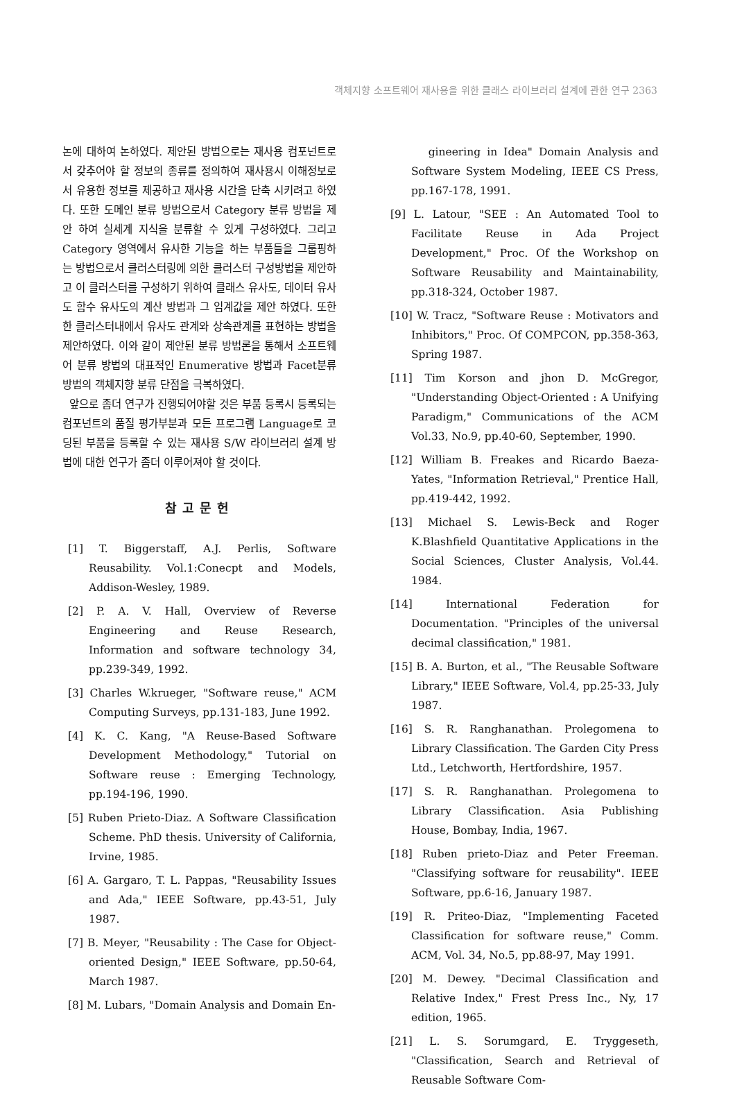객체지향 소프트웨어 재사용을 위한 클래스 라이브러리 설계에 관한 연구 2363
논에 대하여 논하였다. 제안된 방법으로는 재사용 컴포넌트로서 갖추어야 할 정보의 종류를 정의하여 재사용시 이해정보로서 유용한 정보를 제공하고 재사용 시간을 단축 시키려고 하였다. 또한 도메인 분류 방법으로서 Category 분류 방법을 제안 하여 실세계 지식을 분류할 수 있게 구성하였다. 그리고 Category 영역에서 유사한 기능을 하는 부품들을 그룹핑하는 방법으로서 클러스터링에 의한 클러스터 구성방법을 제안하고 이 클러스터를 구성하기 위하여 클래스 유사도, 데이터 유사도 함수 유사도의 계산 방법과 그 임계값을 제안 하였다. 또한 한 클러스터내에서 유사도 관계와 상속관계를 표현하는 방법을 제안하였다. 이와 같이 제안된 분류 방법론을 통해서 소프트웨어 분류 방법의 대표적인 Enumerative 방법과 Facet분류 방법의 객체지향 분류 단점을 극복하였다.
앞으로 좀더 연구가 진행되어야할 것은 부품 등록시 등록되는 컴포넌트의 품질 평가부분과 모든 프로그램 Language로 코딩된 부품을 등록할 수 있는 재사용 S/W 라이브러리 설계 방법에 대한 연구가 좀더 이루어져야 할 것이다.
참고문헌
[1] T. Biggerstaff, A.J. Perlis, Software Reusability. Vol.1:Conecpt and Models, Addison-Wesley, 1989.
[2] P. A. V. Hall, Overview of Reverse Engineering and Reuse Research, Information and software technology 34, pp.239-349, 1992.
[3] Charles W.krueger, "Software reuse," ACM Computing Surveys, pp.131-183, June 1992.
[4] K. C. Kang, "A Reuse-Based Software Development Methodology," Tutorial on Software reuse : Emerging Technology, pp.194-196, 1990.
[5] Ruben Prieto-Diaz. A Software Classification Scheme. PhD thesis. University of California, Irvine, 1985.
[6] A. Gargaro, T. L. Pappas, "Reusability Issues and Ada," IEEE Software, pp.43-51, July 1987.
[7] B. Meyer, "Reusability : The Case for Object-oriented Design," IEEE Software, pp.50-64, March 1987.
[8] M. Lubars, "Domain Analysis and Domain En-
gineering in Idea" Domain Analysis and Software System Modeling, IEEE CS Press, pp.167-178, 1991.
[9] L. Latour, "SEE : An Automated Tool to Facilitate Reuse in Ada Project Development," Proc. Of the Workshop on Software Reusability and Maintainability, pp.318-324, October 1987.
[10] W. Tracz, "Software Reuse : Motivators and Inhibitors," Proc. Of COMPCON, pp.358-363, Spring 1987.
[11] Tim Korson and jhon D. McGregor, "Understanding Object-Oriented : A Unifying Paradigm," Communications of the ACM Vol.33, No.9, pp.40-60, September, 1990.
[12] William B. Freakes and Ricardo Baeza-Yates, "Information Retrieval," Prentice Hall, pp.419-442, 1992.
[13] Michael S. Lewis-Beck and Roger K.Blashfield Quantitative Applications in the Social Sciences, Cluster Analysis, Vol.44. 1984.
[14] International Federation for Documentation. "Principles of the universal decimal classification," 1981.
[15] B. A. Burton, et al., "The Reusable Software Library," IEEE Software, Vol.4, pp.25-33, July 1987.
[16] S. R. Ranghanathan. Prolegomena to Library Classification. The Garden City Press Ltd., Letchworth, Hertfordshire, 1957.
[17] S. R. Ranghanathan. Prolegomena to Library Classification. Asia Publishing House, Bombay, India, 1967.
[18] Ruben prieto-Diaz and Peter Freeman. "Classifying software for reusability". IEEE Software, pp.6-16, January 1987.
[19] R. Priteo-Diaz, "Implementing Faceted Classification for software reuse," Comm. ACM, Vol. 34, No.5, pp.88-97, May 1991.
[20] M. Dewey. "Decimal Classification and Relative Index," Frest Press Inc., Ny, 17 edition, 1965.
[21] L. S. Sorumgard, E. Tryggeseth, "Classification, Search and Retrieval of Reusable Software Com-